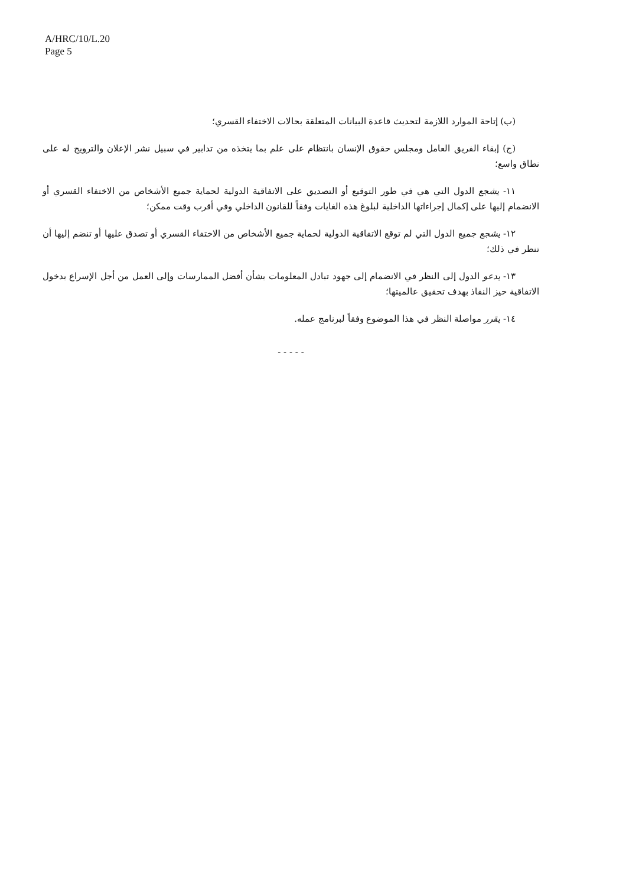A/HRC/10/L.20
Page 5
(ب) إتاحة الموارد اللازمة لتحديث قاعدة البيانات المتعلقة بحالات الاختفاء القسري؛
(ج) إبقاء الفريق العامل ومجلس حقوق الإنسان بانتظام على علم بما يتخذه من تدابير في سبيل نشر الإعلان والترويج له على نطاق واسع؛
١١- يشجع الدول التي هي في طور التوقيع أو التصديق على الاتفاقية الدولية لحماية جميع الأشخاص من الاختفاء القسري أو الانضمام إليها على إكمال إجراءاتها الداخلية لبلوغ هذه الغايات وفقاً للقانون الداخلي وفي أقرب وقت ممكن؛
١٢- يشجع جميع الدول التي لم توقع الاتفاقية الدولية لحماية جميع الأشخاص من الاختفاء القسري أو تصدق عليها أو تنضم إليها أن تنظر في ذلك؛
١٣- يدعو الدول إلى النظر في الانضمام إلى جهود تبادل المعلومات بشأن أفضل الممارسات وإلى العمل من أجل الإسراع بدخول الاتفاقية حيز النفاذ بهدف تحقيق عالميتها؛
١٤- يقرر مواصلة النظر في هذا الموضوع وفقاً لبرنامج عمله.
- - - - -